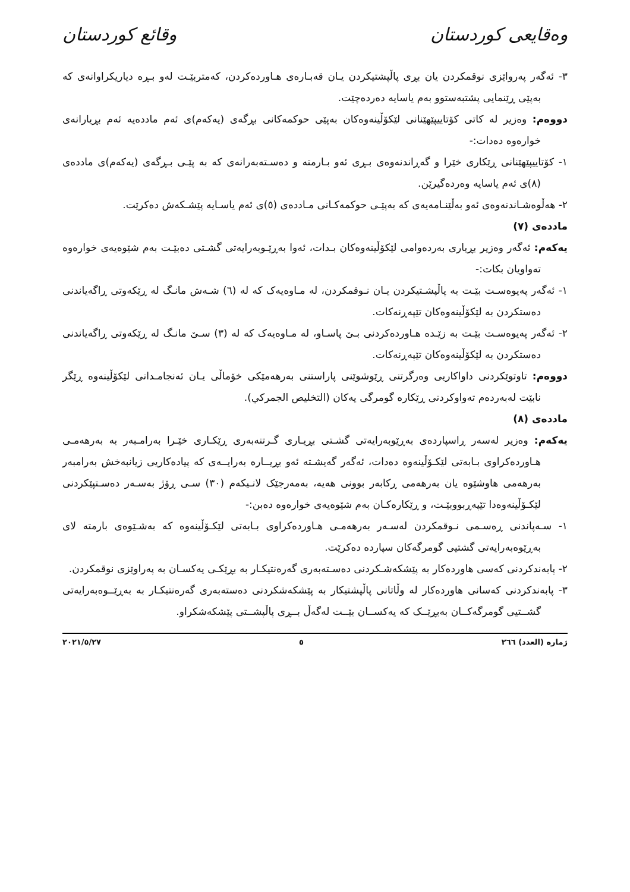وەقایعی کوردستان وقائع كوردستان
٣- ئەگەر پەرواێزی نوقمکردن یان بڕی پاڵپشتیکردن یـان قەبـارەی هـاوردەکردن، کەمتربێـت لەو بـڕە دیاریکراوانەی کە بەپێی ڕێنمایی پشتبەستوو بەم یاسایە دەردەچێت.
دووەم: وەزیر لە کاتی کۆتاییپێهێنانی لێکۆڵینەوەکان بەپێی حوکمەکانی بڕگەی (یەکەم)ی ئەم ماددەیە ئەم بڕیارانەی خوارەوە دەدات:-
١- کۆتاییپێهێنانی ڕێکاری خێرا و گەڕاندنەوەی بـڕی ئەو بـارمتە و دەسـتەبەرانەی کە بە پێـی بـڕگەی (یەکەم)ی ماددەی (٨)ی ئەم یاسایە وەردەگیرێن.
٢- هەڵوەشـاندنەوەی ئەو بەڵێنـامەیەی کە بەپێـی حوکمەکـانی مـاددەی (٥)ی ئەم یاسـایە پێشـکەش دەکرێت.
ماددەی (٧)
یەکەم: ئەگەر وەزیر بڕیاری بەردەوامی لێکۆڵینەوەکان بـدات، ئەوا بەڕێـوبەرایەتی گشـتی دەبێـت بەم شێوەیەی خوارەوە تەواویان بکات:-
١- ئەگەر پەیوەسـت بێـت بە پاڵپشـتیکردن یـان نـوقمکردن، لە مـاوەیەک کە لە (٦) شـەش مانـگ لە ڕێکەوتی ڕاگەیاندنی دەستکردن بە لێکۆڵینەوەکان تێپەڕنەکات.
٢- ئەگەر پەیوەسـت بێـت بە زێـدە هـاوردەکردنی بـێ پاسـاو، لە مـاوەیەک کە لە (٣) سـێ مانـگ لە ڕێکەوتی ڕاگەیاندنی دەستکردن بە لێکۆڵینەوەکان تێپەڕنەکات.
دووەم: تاوتوێکردنی داواکاریی وەرگرتنی ڕێوشوێنی پاراستنی بەرهەمێکی خۆماڵی یـان ئەنجامـدانی لێکۆڵینەوە ڕێگر نابێت لەبەردەم تەواوکردنی ڕێکارە گومرگی یەکان (التخليص الجمركي).
ماددەی (٨)
یەکەم: وەزیر لەسەر ڕاسپاردەی بەڕێوبەرایەتی گشـتی بڕیـاری گـرتنەبەری ڕێکـاری خێـرا بەرامـبەر بە بەرهەمـی هـاوردەکراوی بـابەتی لێکـۆڵینەوە دەدات، ئەگەر گەیشـتە ئەو بڕیــارە بەرایــەی کە پیادەکاریی زیانبەخش بەرامبەر بەرهەمی هاوشێوە یان بەرهەمی ڕکابەر بوونی هەیە، بەمەرجێک لانـیکەم (٣٠) سـی ڕۆژ بەسـەر دەسـتپێکردنی لێکـۆڵینەوەدا تێپەڕبووبێـت، و ڕێکارەکـان بەم شێوەیەی خوارەوە دەبن:-
١- سـەپاندنی ڕەسـمی نـوقمکردن لەسـەر بەرهەمـی هـاوردەکراوی بـابەتی لێکـۆڵینەوە کە بەشـێوەی بارمتە لای بەڕێوەبەرایەتی گشتیی گومرگەکان سپاردە دەکرێت.
٢- پابەندکردنی کەسی هاوردەکار بە پێشکەشـکردنی دەسـتەبەری گەرەنتیکـار بە بڕێکـی یەکسـان بە پەراوێزی نوقمکردن.
٣- پابەندکردنی کەسانی هاوردەکار لە وڵاتانی پاڵپشتیکار بە پێشکەشکردنی دەستەبەری گەرەنتیکـار بە بەڕێــوەبەرایەتی گشــتیی گومرگەکــان بەبڕێــک کە یەکســان بێــت لەگەڵ بــڕی پاڵپشــتی پێشکەشکراو.
ژمارە (العدد) ٢٦٦ ٥ ٢٠٢١/٥/٢٧